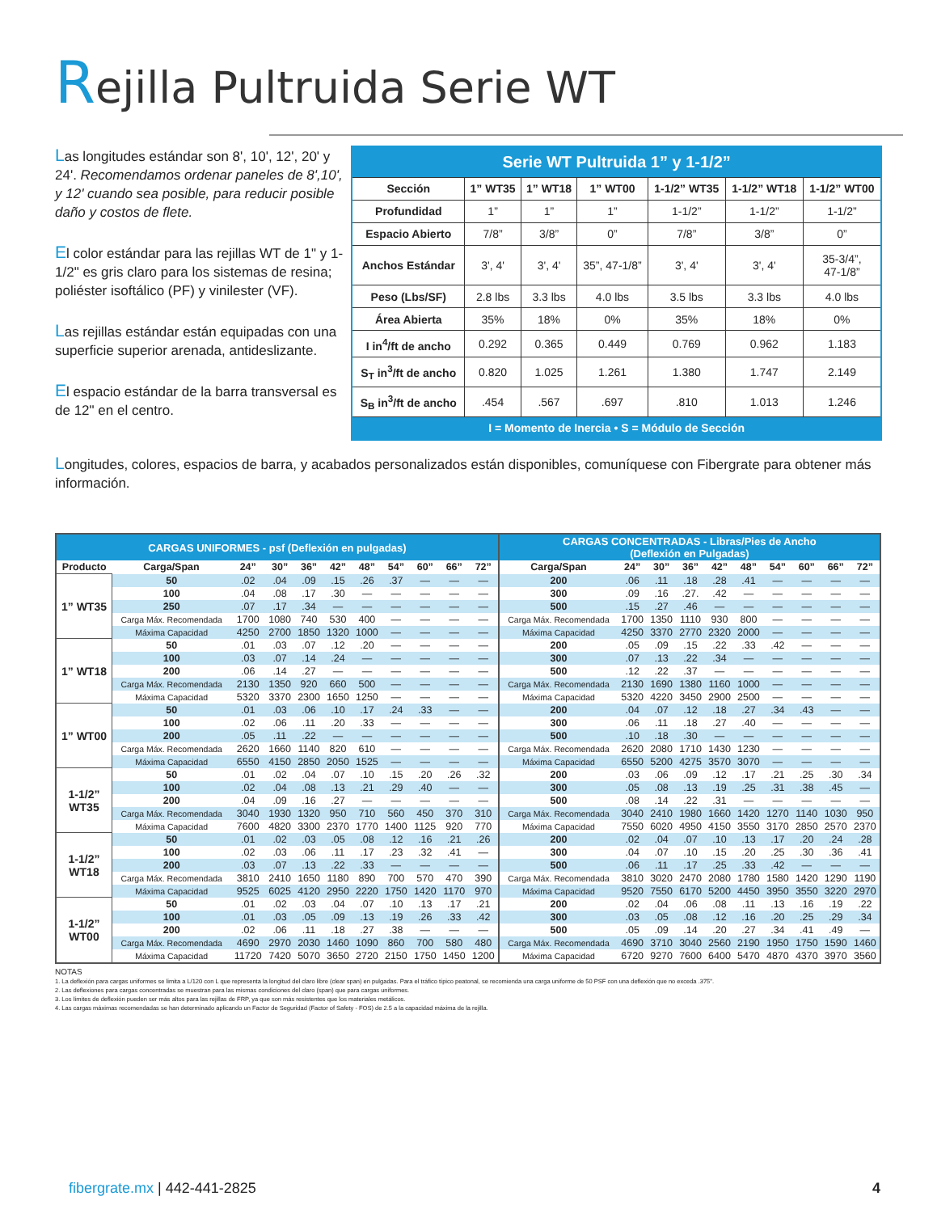Rejilla Pultruida Serie WT
Las longitudes estándar son 8', 10', 12', 20' y 24'. Recomendamos ordenar paneles de 8',10', y 12' cuando sea posible, para reducir posible daño y costos de flete.
El color estándar para las rejillas WT de 1" y 1-1/2" es gris claro para los sistemas de resina; poliéster isoftálico (PF) y vinilester (VF).
Las rejillas estándar están equipadas con una superficie superior arenada, antideslizante.
El espacio estándar de la barra transversal es de 12" en el centro.
| Serie WT Pultruida 1” y 1-1/2” | | | | | | |
| --- | --- | --- | --- | --- | --- | --- |
| Sección | 1” WT35 | 1” WT18 | 1” WT00 | 1-1/2” WT35 | 1-1/2” WT18 | 1-1/2” WT00 |
| Profundidad | 1” | 1” | 1” | 1-1/2” | 1-1/2” | 1-1/2” |
| Espacio Abierto | 7/8” | 3/8” | 0” | 7/8” | 3/8” | 0” |
| Anchos Estándar | 3', 4' | 3', 4' | 35”, 47-1/8” | 3', 4' | 3', 4' | 35-3/4”, 47-1/8” |
| Peso (Lbs/SF) | 2.8 lbs | 3.3 lbs | 4.0 lbs | 3.5 lbs | 3.3 lbs | 4.0 lbs |
| Área Abierta | 35% | 18% | 0% | 35% | 18% | 0% |
| I in<sup>4</sup>/ft de ancho | 0.292 | 0.365 | 0.449 | 0.769 | 0.962 | 1.183 |
| S<sub>T</sub> in<sup>3</sup>/ft de ancho | 0.820 | 1.025 | 1.261 | 1.380 | 1.747 | 2.149 |
| S<sub>B</sub> in<sup>3</sup>/ft de ancho | .454 | .567 | .697 | .810 | 1.013 | 1.246 |
| I = Momento de Inercia • S = Módulo de Sección | | | | | | |
Longitudes, colores, espacios de barra, y acabados personalizados están disponibles, comuníquese con Fibergrate para obtener más información.
| CARGAS UNIFORMES - psf (Deflexión en pulgadas) | | | | | | | | | | | CARGAS CONCENTRADAS - Libras/Pies de Ancho (Deflexión en Pulgadas) | | | | | | | | | |
| --- | --- | --- | --- | --- | --- | --- | --- | --- | --- | --- | --- | --- | --- | --- | --- | --- | --- | --- | --- | --- |
| Producto | Carga/Span | 24” | 30” | 36” | 42” | 48” | 54” | 60” | 66” | 72” | Carga/Span | 24” | 30” | 36” | 42” | 48” | 54” | 60” | 66” | 72” |
| 1” WT35 | 50 | .02 | .04 | .09 | .15 | .26 | .37 | — | — | — | 200 | .06 | .11 | .18 | .28 | .41 | — | — | — | — |
| | 100 | .04 | .08 | .17 | .30 | — | — | — | — | — | 300 | .09 | .16 | .27. | .42 | — | — | — | — | — |
| | 250 | .07 | .17 | .34 | — | — | — | — | — | — | 500 | .15 | .27 | .46 | — | — | — | — | — | — |
| | Carga Máx. Recomendada | 1700 | 1080 | 740 | 530 | 400 | — | — | — | — | Carga Máx. Recomendada | 1700 | 1350 | 1110 | 930 | 800 | — | — | — | — |
| | Máxima Capacidad | 4250 | 2700 | 1850 | 1320 | 1000 | — | — | — | — | Máxima Capacidad | 4250 | 3370 | 2770 | 2320 | 2000 | — | — | — | — |
| 1” WT18 | 50 | .01 | .03 | .07 | .12 | .20 | — | — | — | — | 200 | .05 | .09 | .15 | .22 | .33 | .42 | — | — | — |
| | 100 | .03 | .07 | .14 | .24 | — | — | — | — | — | 300 | .07 | .13 | .22 | .34 | — | — | — | — | — |
| | 200 | .06 | .14 | .27 | — | — | — | — | — | — | 500 | .12 | .22 | .37 | — | — | — | — | — | — |
| | Carga Máx. Recomendada | 2130 | 1350 | 920 | 660 | 500 | — | — | — | — | Carga Máx. Recomendada | 2130 | 1690 | 1380 | 1160 | 1000 | — | — | — | — |
| | Máxima Capacidad | 5320 | 3370 | 2300 | 1650 | 1250 | — | — | — | — | Máxima Capacidad | 5320 | 4220 | 3450 | 2900 | 2500 | — | — | — | — |
| 1” WT00 | 50 | .01 | .03 | .06 | .10 | .17 | .24 | .33 | — | — | 200 | .04 | .07 | .12 | .18 | .27 | .34 | .43 | — | — |
| | 100 | .02 | .06 | .11 | .20 | .33 | — | — | — | — | 300 | .06 | .11 | .18 | .27 | .40 | — | — | — | — |
| | 200 | .05 | .11 | .22 | — | — | — | — | — | — | 500 | .10 | .18 | .30 | — | — | — | — | — | — |
| | Carga Máx. Recomendada | 2620 | 1660 | 1140 | 820 | 610 | — | — | — | — | Carga Máx. Recomendada | 2620 | 2080 | 1710 | 1430 | 1230 | — | — | — | — |
| | Máxima Capacidad | 6550 | 4150 | 2850 | 2050 | 1525 | — | — | — | — | Máxima Capacidad | 6550 | 5200 | 4275 | 3570 | 3070 | — | — | — | — |
| 1-1/2” WT35 | 50 | .01 | .02 | .04 | .07 | .10 | .15 | .20 | .26 | .32 | 200 | .03 | .06 | .09 | .12 | .17 | .21 | .25 | .30 | .34 |
| | 100 | .02 | .04 | .08 | .13 | .21 | .29 | .40 | — | — | 300 | .05 | .08 | .13 | .19 | .25 | .31 | .38 | .45 | — |
| | 200 | .04 | .09 | .16 | .27 | — | — | — | — | — | 500 | .08 | .14 | .22 | .31 | — | — | — | — | — |
| | Carga Máx. Recomendada | 3040 | 1930 | 1320 | 950 | 710 | 560 | 450 | 370 | 310 | Carga Máx. Recomendada | 3040 | 2410 | 1980 | 1660 | 1420 | 1270 | 1140 | 1030 | 950 |
| | Máxima Capacidad | 7600 | 4820 | 3300 | 2370 | 1770 | 1400 | 1125 | 920 | 770 | Máxima Capacidad | 7550 | 6020 | 4950 | 4150 | 3550 | 3170 | 2850 | 2570 | 2370 |
| 1-1/2” WT18 | 50 | .01 | .02 | .03 | .05 | .08 | .12 | .16 | .21 | .26 | 200 | .02 | .04 | .07 | .10 | .13 | .17 | .20 | .24 | .28 |
| | 100 | .02 | .03 | .06 | .11 | .17 | .23 | .32 | .41 | — | 300 | .04 | .07 | .10 | .15 | .20 | .25 | .30 | .36 | .41 |
| | 200 | .03 | .07 | .13 | .22 | .33 | — | — | — | — | 500 | .06 | .11 | .17 | .25 | .33 | .42 | — | — | — |
| | Carga Máx. Recomendada | 3810 | 2410 | 1650 | 1180 | 890 | 700 | 570 | 470 | 390 | Carga Máx. Recomendada | 3810 | 3020 | 2470 | 2080 | 1780 | 1580 | 1420 | 1290 | 1190 |
| | Máxima Capacidad | 9525 | 6025 | 4120 | 2950 | 2220 | 1750 | 1420 | 1170 | 970 | Máxima Capacidad | 9520 | 7550 | 6170 | 5200 | 4450 | 3950 | 3550 | 3220 | 2970 |
| 1-1/2” WT00 | 50 | .01 | .02 | .03 | .04 | .07 | .10 | .13 | .17 | .21 | 200 | .02 | .04 | .06 | .08 | .11 | .13 | .16 | .19 | .22 |
| | 100 | .01 | .03 | .05 | .09 | .13 | .19 | .26 | .33 | .42 | 300 | .03 | .05 | .08 | .12 | .16 | .20 | .25 | .29 | .34 |
| | 200 | .02 | .06 | .11 | .18 | .27 | .38 | — | — | — | 500 | .05 | .09 | .14 | .20 | .27 | .34 | .41 | .49 | — |
| | Carga Máx. Recomendada | 4690 | 2970 | 2030 | 1460 | 1090 | 860 | 700 | 580 | 480 | Carga Máx. Recomendada | 4690 | 3710 | 3040 | 2560 | 2190 | 1950 | 1750 | 1590 | 1460 |
| | Máxima Capacidad | 11720 | 7420 | 5070 | 3650 | 2720 | 2150 | 1750 | 1450 | 1200 | Máxima Capacidad | 6720 | 9270 | 7600 | 6400 | 5470 | 4870 | 4370 | 3970 | 3560 |
NOTAS
1. La deflexión para cargas uniformes se limita a L/120 con L que representa la longitud del claro libre (clear span) en pulgadas. Para el tráfico típico peatonal, se recomienda una carga uniforme de 50 PSF con una deflexión que no exceda .375".
2. Las deflexiones para cargas concentradas se muestran para las mismas condiciones del claro (span) que para cargas uniformes.
3. Los límites de deflexión pueden ser más altos para las rejillas de FRP, ya que son más resistentes que los materiales metálicos.
4. Las cargas máximas recomendadas se han determinado aplicando un Factor de Seguridad (Factor of Safety - FOS) de 2.5 a la capacidad máxima de la rejilla.
fibergrate.mx | 442-441-2825 4